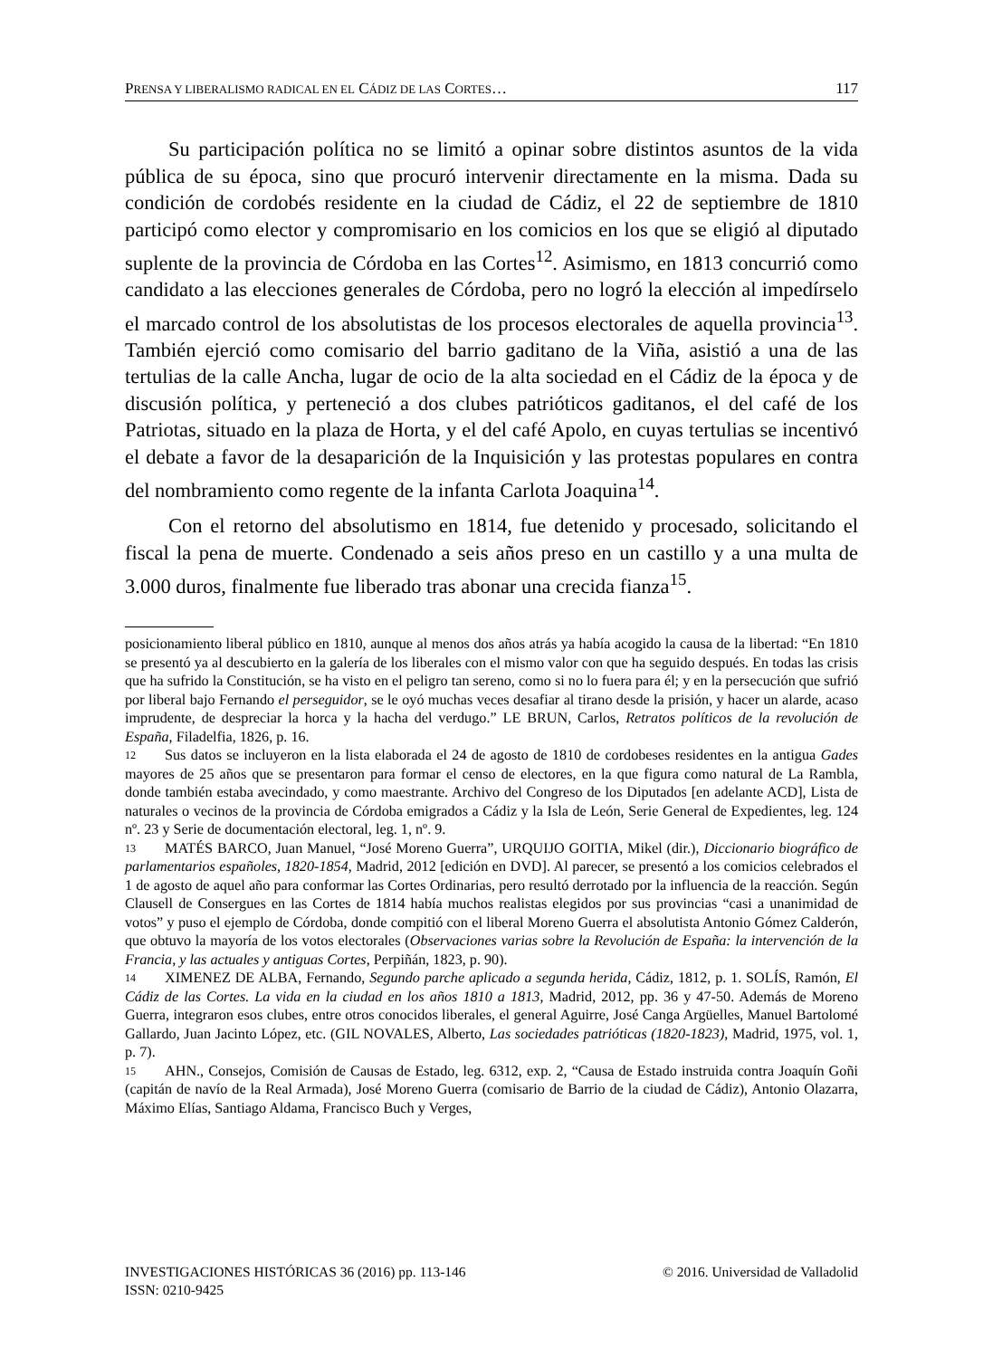PRENSA Y LIBERALISMO RADICAL EN EL CÁDIZ DE LAS CORTES… 117
Su participación política no se limitó a opinar sobre distintos asuntos de la vida pública de su época, sino que procuró intervenir directamente en la misma. Dada su condición de cordobés residente en la ciudad de Cádiz, el 22 de septiembre de 1810 participó como elector y compromisario en los comicios en los que se eligió al diputado suplente de la provincia de Córdoba en las Cortes<sup>12</sup>. Asimismo, en 1813 concurrió como candidato a las elecciones generales de Córdoba, pero no logró la elección al impedírselo el marcado control de los absolutistas de los procesos electorales de aquella provincia<sup>13</sup>. También ejerció como comisario del barrio gaditano de la Viña, asistió a una de las tertulias de la calle Ancha, lugar de ocio de la alta sociedad en el Cádiz de la época y de discusión política, y perteneció a dos clubes patrióticos gaditanos, el del café de los Patriotas, situado en la plaza de Horta, y el del café Apolo, en cuyas tertulias se incentivó el debate a favor de la desaparición de la Inquisición y las protestas populares en contra del nombramiento como regente de la infanta Carlota Joaquina<sup>14</sup>.
Con el retorno del absolutismo en 1814, fue detenido y procesado, solicitando el fiscal la pena de muerte. Condenado a seis años preso en un castillo y a una multa de 3.000 duros, finalmente fue liberado tras abonar una crecida fianza<sup>15</sup>.
posicionamiento liberal público en 1810, aunque al menos dos años atrás ya había acogido la causa de la libertad: “En 1810 se presentó ya al descubierto en la galería de los liberales con el mismo valor con que ha seguido después. En todas las crisis que ha sufrido la Constitución, se ha visto en el peligro tan sereno, como si no lo fuera para él; y en la persecución que sufrió por liberal bajo Fernando el perseguidor, se le oyó muchas veces desafiar al tirano desde la prisión, y hacer un alarde, acaso imprudente, de despreciar la horca y la hacha del verdugo.” LE BRUN, Carlos, Retratos políticos de la revolución de España, Filadelfia, 1826, p. 16.
12 Sus datos se incluyeron en la lista elaborada el 24 de agosto de 1810 de cordobeses residentes en la antigua Gades mayores de 25 años que se presentaron para formar el censo de electores, en la que figura como natural de La Rambla, donde también estaba avecindado, y como maestrante. Archivo del Congreso de los Diputados [en adelante ACD], Lista de naturales o vecinos de la provincia de Córdoba emigrados a Cádiz y la Isla de León, Serie General de Expedientes, leg. 124 nº. 23 y Serie de documentación electoral, leg. 1, nº. 9.
13 MATÉS BARCO, Juan Manuel, “José Moreno Guerra”, URQUIJO GOITIA, Mikel (dir.), Diccionario biográfico de parlamentarios españoles, 1820-1854, Madrid, 2012 [edición en DVD]. Al parecer, se presentó a los comicios celebrados el 1 de agosto de aquel año para conformar las Cortes Ordinarias, pero resultó derrotado por la influencia de la reacción. Según Clausell de Consergues en las Cortes de 1814 había muchos realistas elegidos por sus provincias “casi a unanimidad de votos” y puso el ejemplo de Córdoba, donde compitió con el liberal Moreno Guerra el absolutista Antonio Gómez Calderón, que obtuvo la mayoría de los votos electorales (Observaciones varias sobre la Revolución de España: la intervención de la Francia, y las actuales y antiguas Cortes, Perpiñán, 1823, p. 90).
14 XIMENEZ DE ALBA, Fernando, Segundo parche aplicado a segunda herida, Cádiz, 1812, p. 1. SOLÍS, Ramón, El Cádiz de las Cortes. La vida en la ciudad en los años 1810 a 1813, Madrid, 2012, pp. 36 y 47-50. Además de Moreno Guerra, integraron esos clubes, entre otros conocidos liberales, el general Aguirre, José Canga Argüelles, Manuel Bartolomé Gallardo, Juan Jacinto López, etc. (GIL NOVALES, Alberto, Las sociedades patrióticas (1820-1823), Madrid, 1975, vol. 1, p. 7).
15 AHN., Consejos, Comisión de Causas de Estado, leg. 6312, exp. 2, “Causa de Estado instruida contra Joaquín Goñi (capitán de navío de la Real Armada), José Moreno Guerra (comisario de Barrio de la ciudad de Cádiz), Antonio Olazarra, Máximo Elías, Santiago Aldama, Francisco Buch y Verges,
INVESTIGACIONES HISTÓRICAS 36 (2016) pp. 113-146 © 2016. Universidad de Valladolid
ISSN: 0210-9425